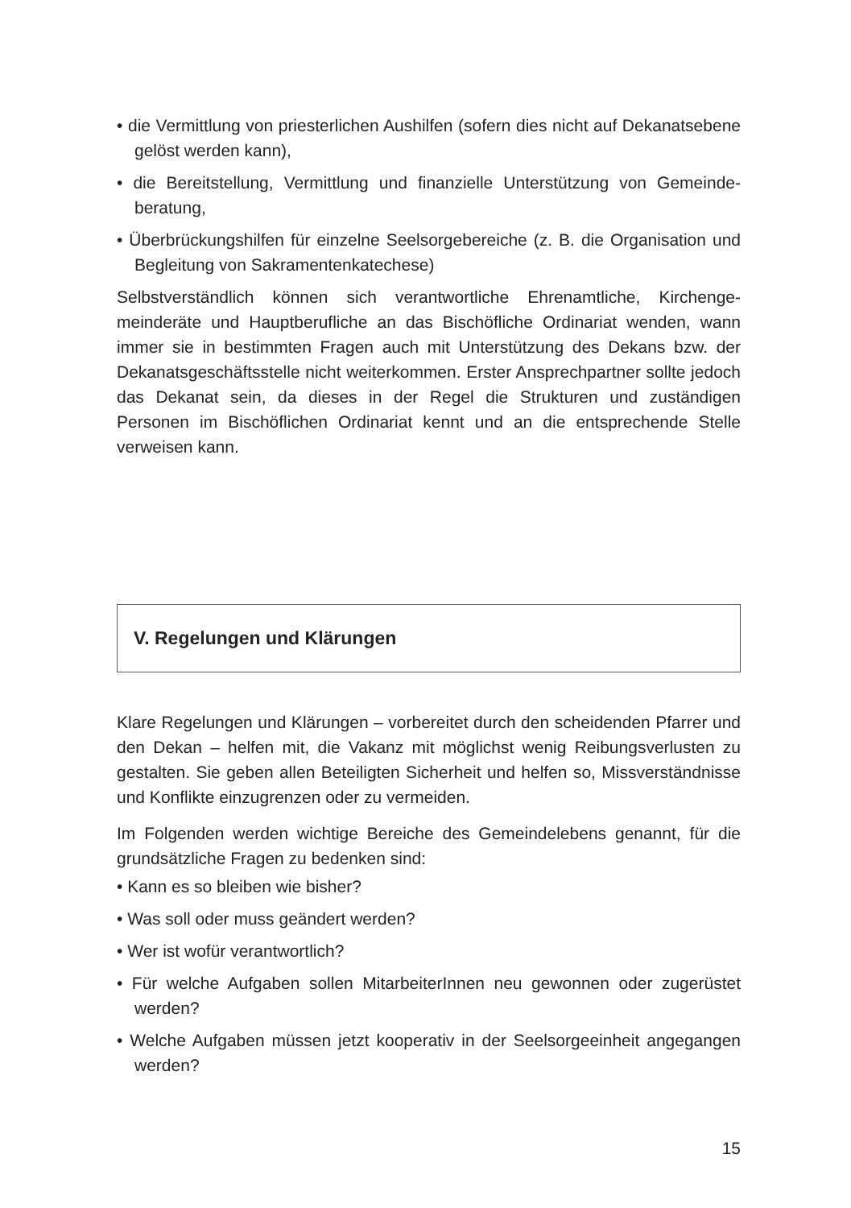• die Vermittlung von priesterlichen Aushilfen (sofern dies nicht auf Dekanatsebene gelöst werden kann),
• die Bereitstellung, Vermittlung und finanzielle Unterstützung von Gemeinde­beratung,
• Überbrückungshilfen für einzelne Seelsorgebereiche (z. B. die Organisation und Begleitung von Sakramentenkatechese)
Selbstverständlich können sich verantwortliche Ehrenamtliche, Kirchenge­meinderäte und Hauptberufliche an das Bischöfliche Ordinariat wenden, wann immer sie in bestimmten Fragen auch mit Unterstützung des Dekans bzw. der Dekanatsgeschäftsstelle nicht weiterkommen. Erster Ansprechpartner sollte jedoch das Dekanat sein, da dieses in der Regel die Strukturen und zuständigen Personen im Bischöflichen Ordinariat kennt und an die entsprechende Stelle verweisen kann.
V. Regelungen und Klärungen
Klare Regelungen und Klärungen – vorbereitet durch den scheidenden Pfarrer und den Dekan – helfen mit, die Vakanz mit möglichst wenig Reibungsverlusten zu gestalten. Sie geben allen Beteiligten Sicherheit und helfen so, Missverständnisse und Konflikte einzugrenzen oder zu vermeiden.
Im Folgenden werden wichtige Bereiche des Gemeindelebens genannt, für die grundsätzliche Fragen zu bedenken sind:
• Kann es so bleiben wie bisher?
• Was soll oder muss geändert werden?
• Wer ist wofür verantwortlich?
• Für welche Aufgaben sollen MitarbeiterInnen neu gewonnen oder zugerüstet werden?
• Welche Aufgaben müssen jetzt kooperativ in der Seelsorgeeinheit angegangen werden?
15